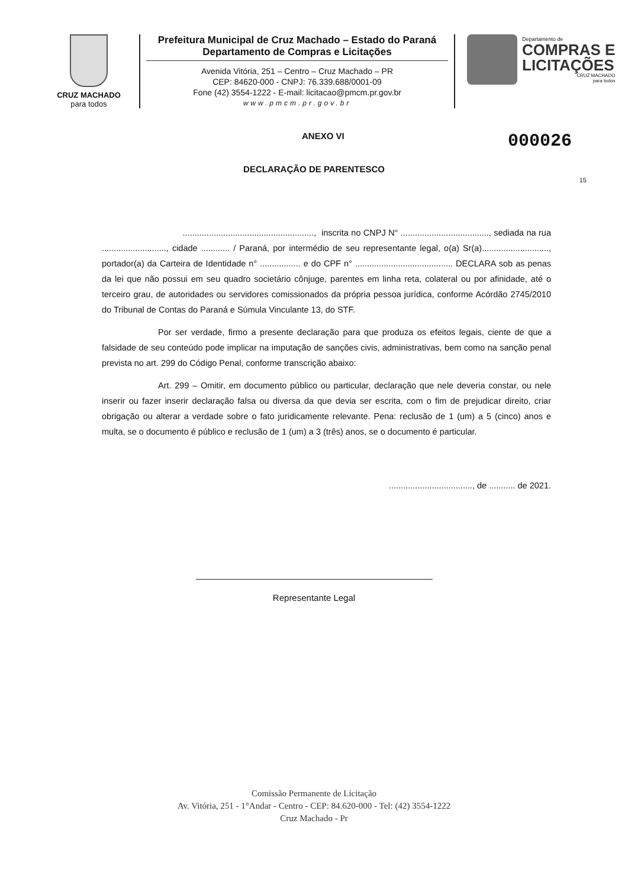CRUZ MACHADO
para todos
Prefeitura Municipal de Cruz Machado – Estado do Paraná
Departamento de Compras e Licitações
Avenida Vitória, 251 – Centro – Cruz Machado – PR
CEP: 84620-000 - CNPJ: 76.339.688/0001-09
Fone (42) 3554-1222 - E-mail: licitacao@pmcm.pr.gov.br
www.pmcm.pr.gov.br
Departamento de
COMPRAS E
LICITAÇÕES
CRUZ MACHADO
para todos
ANEXO VI 000026
DECLARAÇÃO DE PARENTESCO
15
......................................................., inscrita no CNPJ N° ....................................., sediada na rua ..........................., cidade ............ / Paraná, por intermédio de seu representante legal, o(a) Sr(a)............................, portador(a) da Carteira de Identidade n° ................. e do CPF n° ......................................... DECLARA sob as penas da lei que não possui em seu quadro societário cônjuge, parentes em linha reta, colateral ou por afinidade, até o terceiro grau, de autoridades ou servidores comissionados da própria pessoa jurídica, conforme Acórdão 2745/2010 do Tribunal de Contas do Paraná e Súmula Vinculante 13, do STF.
Por ser verdade, firmo a presente declaração para que produza os efeitos legais, ciente de que a falsidade de seu conteúdo pode implicar na imputação de sanções civis, administrativas, bem como na sanção penal prevista no art. 299 do Código Penal, conforme transcrição abaixo:
Art. 299 – Omitir, em documento público ou particular, declaração que nele deveria constar, ou nele inserir ou fazer inserir declaração falsa ou diversa da que devia ser escrita, com o fim de prejudicar direito, criar obrigação ou alterar a verdade sobre o fato juridicamente relevante. Pena: reclusão de 1 (um) a 5 (cinco) anos e multa, se o documento é público e reclusão de 1 (um) a 3 (três) anos, se o documento é particular.
..................................., de ........... de 2021.
Representante Legal
Comissão Permanente de Licitação
Av. Vitória, 251 - 1°Andar - Centro - CEP: 84.620-000 - Tel: (42) 3554-1222
Cruz Machado - Pr